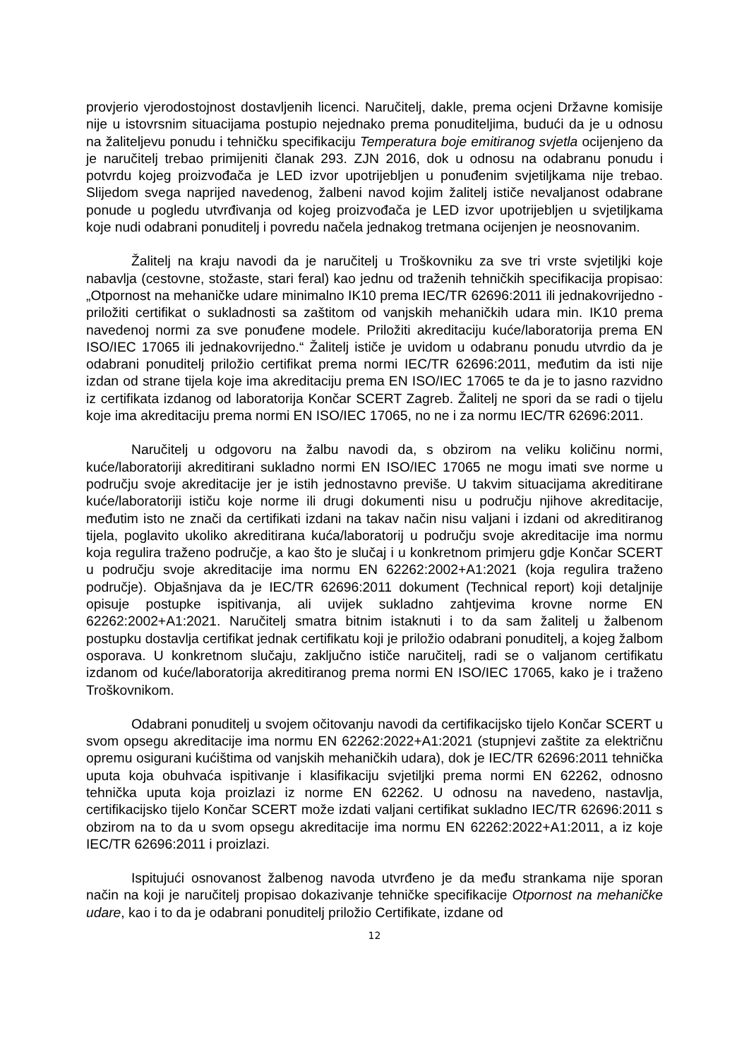provjerio vjerodostojnost dostavljenih licenci. Naručitelj, dakle, prema ocjeni Državne komisije nije u istovrsnim situacijama postupio nejednako prema ponuditeljima, budući da je u odnosu na žaliteljevu ponudu i tehničku specifikaciju Temperatura boje emitiranog svjetla ocijenjeno da je naručitelj trebao primijeniti članak 293. ZJN 2016, dok u odnosu na odabranu ponudu i potvrdu kojeg proizvođača je LED izvor upotrijebljen u ponuđenim svjetiljkama nije trebao. Slijedom svega naprijed navedenog, žalbeni navod kojim žalitelj ističe nevaljanost odabrane ponude u pogledu utvrđivanja od kojeg proizvođača je LED izvor upotrijebljen u svjetiljkama koje nudi odabrani ponuditelj i povredu načela jednakog tretmana ocijenjen je neosnovanim.
Žalitelj na kraju navodi da je naručitelj u Troškovniku za sve tri vrste svjetiljki koje nabavlja (cestovne, stožaste, stari feral) kao jednu od traženih tehničkih specifikacija propisao: „Otpornost na mehaničke udare minimalno IK10 prema IEC/TR 62696:2011 ili jednakovrijedno - priložiti certifikat o sukladnosti sa zaštitom od vanjskih mehaničkih udara min. IK10 prema navedenoj normi za sve ponuđene modele. Priložiti akreditaciju kuće/laboratorija prema EN ISO/IEC 17065 ili jednakovrijedno.“ Žalitelj ističe je uvidom u odabranu ponudu utvrdio da je odabrani ponuditelj priložio certifikat prema normi IEC/TR 62696:2011, međutim da isti nije izdan od strane tijela koje ima akreditaciju prema EN ISO/IEC 17065 te da je to jasno razvidno iz certifikata izdanog od laboratorija Končar SCERT Zagreb. Žalitelj ne spori da se radi o tijelu koje ima akreditaciju prema normi EN ISO/IEC 17065, no ne i za normu IEC/TR 62696:2011.
Naručitelj u odgovoru na žalbu navodi da, s obzirom na veliku količinu normi, kuće/laboratoriji akreditirani sukladno normi EN ISO/IEC 17065 ne mogu imati sve norme u području svoje akreditacije jer je istih jednostavno previše. U takvim situacijama akreditirane kuće/laboratoriji ističu koje norme ili drugi dokumenti nisu u području njihove akreditacije, međutim isto ne znači da certifikati izdani na takav način nisu valjani i izdani od akreditiranog tijela, poglavito ukoliko akreditirana kuća/laboratorij u području svoje akreditacije ima normu koja regulira traženo područje, a kao što je slučaj i u konkretnom primjeru gdje Končar SCERT u području svoje akreditacije ima normu EN 62262:2002+A1:2021 (koja regulira traženo područje). Objašnjava da je IEC/TR 62696:2011 dokument (Technical report) koji detaljnije opisuje postupke ispitivanja, ali uvijek sukladno zahtjevima krovne norme EN 62262:2002+A1:2021. Naručitelj smatra bitnim istaknuti i to da sam žalitelj u žalbenom postupku dostavlja certifikat jednak certifikatu koji je priložio odabrani ponuditelj, a kojeg žalbom osporava. U konkretnom slučaju, zaključno ističe naručitelj, radi se o valjanom certifikatu izdanom od kuće/laboratorija akreditiranog prema normi EN ISO/IEC 17065, kako je i traženo Troškovnikom.
Odabrani ponuditelj u svojem očitovanju navodi da certifikacijsko tijelo Končar SCERT u svom opsegu akreditacije ima normu EN 62262:2022+A1:2021 (stupnjevi zaštite za električnu opremu osigurani kućištima od vanjskih mehaničkih udara), dok je IEC/TR 62696:2011 tehnička uputa koja obuhvaća ispitivanje i klasifikaciju svjetiljki prema normi EN 62262, odnosno tehnička uputa koja proizlazi iz norme EN 62262. U odnosu na navedeno, nastavlja, certifikacijsko tijelo Končar SCERT može izdati valjani certifikat sukladno IEC/TR 62696:2011 s obzirom na to da u svom opsegu akreditacije ima normu EN 62262:2022+A1:2011, a iz koje IEC/TR 62696:2011 i proizlazi.
Ispitujući osnovanost žalbenog navoda utvrđeno je da među strankama nije sporan način na koji je naručitelj propisao dokazivanje tehničke specifikacije Otpornost na mehaničke udare, kao i to da je odabrani ponuditelj priložio Certifikate, izdane od
12